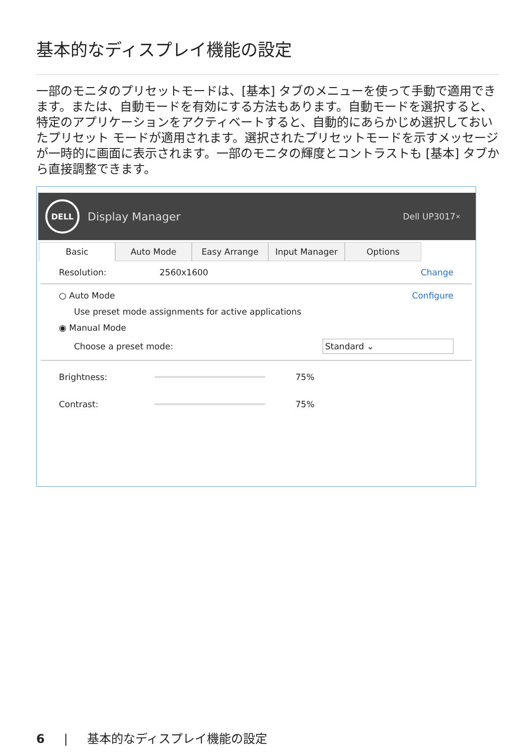基本的なディスプレイ機能の設定
一部のモニタのプリセットモードは、[基本] タブのメニューを使って手動で適用できます。または、自動モードを有効にする方法もあります。自動モードを選択すると、特定のアプリケーションをアクティベートすると、自動的にあらかじめ選択しておいたプリセット モードが適用されます。選択されたプリセットモードを示すメッセージが一時的に画面に表示されます。一部のモニタの輝度とコントラストも [基本] タブから直接調整できます。
DELL
Display Manager Dell UP3017 ×
Basic Auto Mode Easy Arrange Input Manager Options
Resolution: 2560x1600 Change
○ Auto Mode Configure
Use preset mode assignments for active applications
◉ Manual Mode
Choose a preset mode: Standard ⌄
Brightness: 75%
Contrast: 75%
6 | 基本的なディスプレイ機能の設定